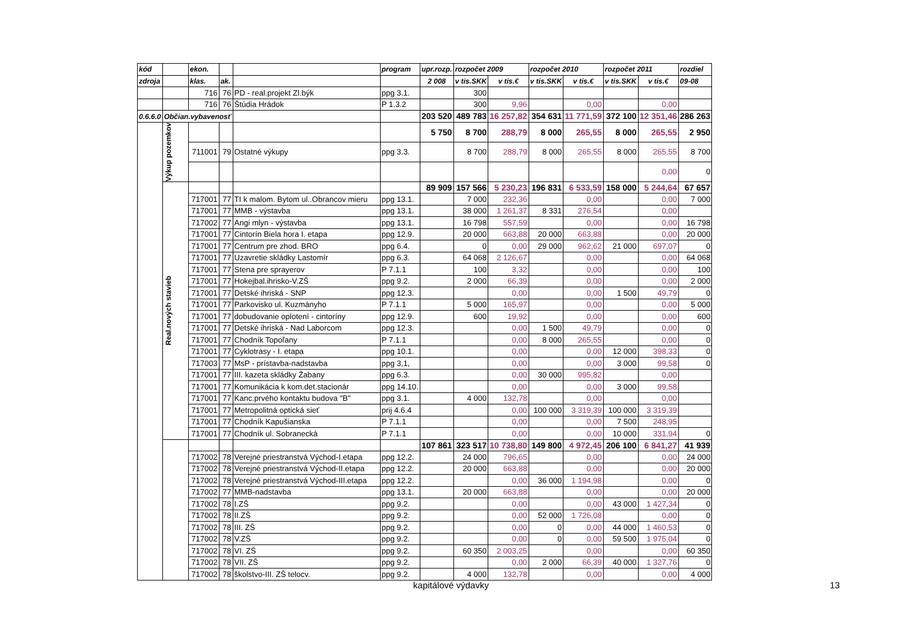| kód | | ekon. | | | program | upr.rozp. | rozpočet 2009 | | rozpočet 2010 | | rozpočet 2011 | | rozdiel |
| --- | --- | --- | --- | --- | --- | --- | --- | --- | --- | --- | --- | --- | --- |
| zdroja | | klas. | ak. | | | 2 008 | v tis.SKK | v tis.€ | v tis.SKK | v tis.€ | v tis.SKK | v tis.€ | 09-08 |
| | | 716 | 76 | PD - real.projekt Zl.býk | ppg 3.1. | | 300 | | | | | | |
| | | 716 | 76 | Štúdia Hrádok | P 1.3.2 | | 300 | 9,96 | | 0,00 | | 0,00 | |
| 0.6.6.0 | Občian.vybavenosť | | | | | 203 520 | 489 783 | 16 257,82 | 354 631 | 11 771,59 | 372 100 | 12 351,46 | 286 263 |
| | Výkup pozemkov | | | | | 5 750 | 8 700 | 288,79 | 8 000 | 265,55 | 8 000 | 265,55 | 2 950 |
| | | 711001 | 79 | Ostatné výkupy | ppg 3.3. | | 8 700 | 288,79 | 8 000 | 265,55 | 8 000 | 265,55 | 8 700 |
| | | | | | | | | | | | | 0,00 | 0 |
| | Real.nových stavieb | | | | | 89 909 | 157 566 | 5 230,23 | 196 831 | 6 533,59 | 158 000 | 5 244,64 | 67 657 |
| | | 717001 | 77 | TI k malom. Bytom ul..Obrancov mieru | ppg 13.1. | | 7 000 | 232,36 | | 0,00 | | 0,00 | 7 000 |
| | | 717001 | 77 | MMB - výstavba | ppg 13.1. | | 38 000 | 1 261,37 | 8 331 | 276,54 | | 0,00 | |
| | | 717002 | 77 | Angi mlyn - výstavba | ppg 13.1. | | 16 798 | 557,59 | | 0,00 | | 0,00 | 16 798 |
| | | 717001 | 77 | Cintorín Biela hora I. etapa | ppg 12.9. | | 20 000 | 663,88 | 20 000 | 663,88 | | 0,00 | 20 000 |
| | | 717001 | 77 | Centrum pre zhod. BRO | ppg 6.4. | | 0 | 0,00 | 29 000 | 962,62 | 21 000 | 697,07 | 0 |
| | | 717001 | 77 | Uzavretie skládky Lastomír | ppg 6.3. | | 64 068 | 2 126,67 | | 0,00 | | 0,00 | 64 068 |
| | | 717001 | 77 | Stena pre sprayerov | P 7.1.1 | | 100 | 3,32 | | 0,00 | | 0,00 | 100 |
| | | 717001 | 77 | Hokejbal.ihrisko-V.ZŠ | ppg 9.2. | | 2 000 | 66,39 | | 0,00 | | 0,00 | 2 000 |
| | | 717001 | 77 | Detské ihriská - SNP | ppg 12.3. | | | 0,00 | | 0,00 | 1 500 | 49,79 | 0 |
| | | 717001 | 77 | Parkovisko ul. Kuzmányho | P 7.1.1 | | 5 000 | 165,97 | | 0,00 | | 0,00 | 5 000 |
| | | 717001 | 77 | dobudovanie oplotení - cintoríny | ppg 12.9. | | 600 | 19,92 | | 0,00 | | 0,00 | 600 |
| | | 717001 | 77 | Detské ihriská - Nad Laborcom | ppg 12.3. | | | 0,00 | 1 500 | 49,79 | | 0,00 | 0 |
| | | 717001 | 77 | Chodník Topoľany | P 7.1.1 | | | 0,00 | 8 000 | 265,55 | | 0,00 | 0 |
| | | 717001 | 77 | Cyklotrasy - I. etapa | ppg 10.1. | | | 0,00 | | 0,00 | 12 000 | 398,33 | 0 |
| | | 717003 | 77 | MsP - prístavba-nadstavba | ppg 3,1, | | | 0,00 | | 0,00 | 3 000 | 99,58 | 0 |
| | | 717001 | 77 | III. kazeta skládky Žabany | ppg 6.3. | | | 0,00 | 30 000 | 995,82 | | 0,00 | |
| | | 717001 | 77 | Komunikácia k kom.det.stacionár | ppg 14.10. | | | 0,00 | | 0,00 | 3 000 | 99,58 | |
| | | 717001 | 77 | Kanc.prvého kontaktu budova "B" | ppg 3.1. | | 4 000 | 132,78 | | 0,00 | | 0,00 | |
| | | 717001 | 77 | Metropolitná optická sieť | prij 4.6.4 | | | 0,00 | 100 000 | 3 319,39 | 100 000 | 3 319,39 | |
| | | 717001 | 77 | Chodník Kapušianska | P 7.1.1 | | | 0,00 | | 0,00 | 7 500 | 248,95 | |
| | | 717001 | 77 | Chodník ul. Sobranecká | P 7.1.1 | | | 0,00 | | 0,00 | 10 000 | 331,94 | 0 |
| | | | | | | 107 861 | 323 517 | 10 738,80 | 149 800 | 4 972,45 | 206 100 | 6 841,27 | 41 939 |
| | | 717002 | 78 | Verejné priestranstvá Východ-I.etapa | ppg 12.2. | | 24 000 | 796,65 | | 0,00 | | 0,00 | 24 000 |
| | | 717002 | 78 | Verejné priestranstvá Východ-II.etapa | ppg 12.2. | | 20 000 | 663,88 | | 0,00 | | 0,00 | 20 000 |
| | | 717002 | 78 | Verejné priestranstvá Východ-III.etapa | ppg 12.2. | | | 0,00 | 36 000 | 1 194,98 | | 0,00 | 0 |
| | | 717002 | 77 | MMB-nadstavba | ppg 13.1. | | 20 000 | 663,88 | | 0,00 | | 0,00 | 20 000 |
| | | 717002 | 78 | I.ZŠ | ppg 9.2. | | | 0,00 | | 0,00 | 43 000 | 1 427,34 | 0 |
| | | 717002 | 78 | II.ZŠ | ppg 9.2. | | | 0,00 | 52 000 | 1 726,08 | | 0,00 | 0 |
| | | 717002 | 78 | III. ZŠ | ppg 9.2. | | | 0,00 | 0 | 0,00 | 44 000 | 1 460,53 | 0 |
| | | 717002 | 78 | V.ZŠ | ppg 9.2. | | | 0,00 | 0 | 0,00 | 59 500 | 1 975,04 | 0 |
| | | 717002 | 78 | VI. ZŠ | ppg 9.2. | | 60 350 | 2 003,25 | | 0,00 | | 0,00 | 60 350 |
| | | 717002 | 78 | VII. ZŠ | ppg 9.2. | | | 0,00 | 2 000 | 66,39 | 40 000 | 1 327,76 | 0 |
| | | 717002 | 78 | školstvo-III. ZŠ telocv. | ppg 9.2. | | 4 000 | 132,78 | | 0,00 | | 0,00 | 4 000 |
kapitálové výdavky 13